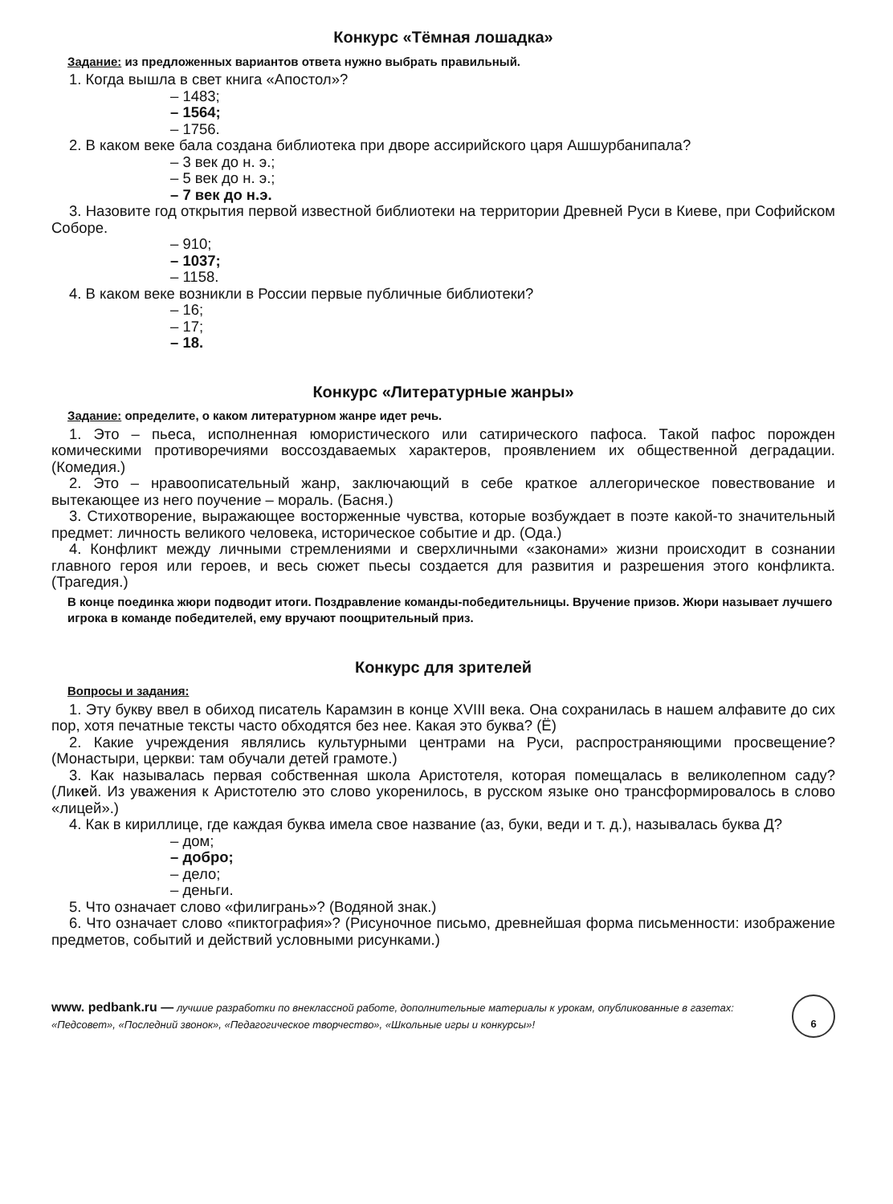Конкурс «Тёмная лошадка»
Задание: из предложенных вариантов ответа нужно выбрать правильный.
1. Когда вышла в свет книга «Апостол»?
– 1483;
– 1564;
– 1756.
2. В каком веке бала создана библиотека при дворе ассирийского царя Ашшурбанипала?
– 3 век до н. э.;
– 5 век до н. э.;
– 7 век до н.э.
3. Назовите год открытия первой известной библиотеки на территории Древней Руси в Киеве, при Софийском Соборе.
– 910;
– 1037;
– 1158.
4. В каком веке возникли в России первые публичные библиотеки?
– 16;
– 17;
– 18.
Конкурс «Литературные жанры»
Задание: определите, о каком литературном жанре идет речь.
1. Это – пьеса, исполненная юмористического или сатирического пафоса. Такой пафос порожден комическими противоречиями воссоздаваемых характеров, проявлением их общественной деградации. (Комедия.)
2. Это – нравоописательный жанр, заключающий в себе краткое аллегорическое повествование и вытекающее из него поучение – мораль. (Басня.)
3. Стихотворение, выражающее восторженные чувства, которые возбуждает в поэте какой-то значительный предмет: личность великого человека, историческое событие и др. (Ода.)
4. Конфликт между личными стремлениями и сверхличными «законами» жизни происходит в сознании главного героя или героев, и весь сюжет пьесы создается для развития и разрешения этого конфликта. (Трагедия.)
В конце поединка жюри подводит итоги. Поздравление команды-победительницы. Вручение призов. Жюри называет лучшего игрока в команде победителей, ему вручают поощрительный приз.
Конкурс для зрителей
Вопросы и задания:
1. Эту букву ввел в обиход писатель Карамзин в конце XVIII века. Она сохранилась в нашем алфавите до сих пор, хотя печатные тексты часто обходятся без нее. Какая это буква? (Ё)
2. Какие учреждения являлись культурными центрами на Руси, распространяющими просвещение? (Монастыри, церкви: там обучали детей грамоте.)
3. Как называлась первая собственная школа Аристотеля, которая помещалась в великолепном саду? (Ликей. Из уважения к Аристотелю это слово укоренилось, в русском языке оно трансформировалось в слово «лицей».)
4. Как в кириллице, где каждая буква имела свое название (аз, буки, веди и т. д.), называлась буква Д?
– дом;
– добро;
– дело;
– деньги.
5. Что означает слово «филигрань»? (Водяной знак.)
6. Что означает слово «пиктография»? (Рисуночное письмо, древнейшая форма письменности: изображение предметов, событий и действий условными рисунками.)
www. pedbank.ru — лучшие разработки по внеклассной работе, дополнительные материалы к урокам, опубликованные в газетах: «Педсовет», «Последний звонок», «Педагогическое творчество», «Школьные игры и конкурсы»!
6